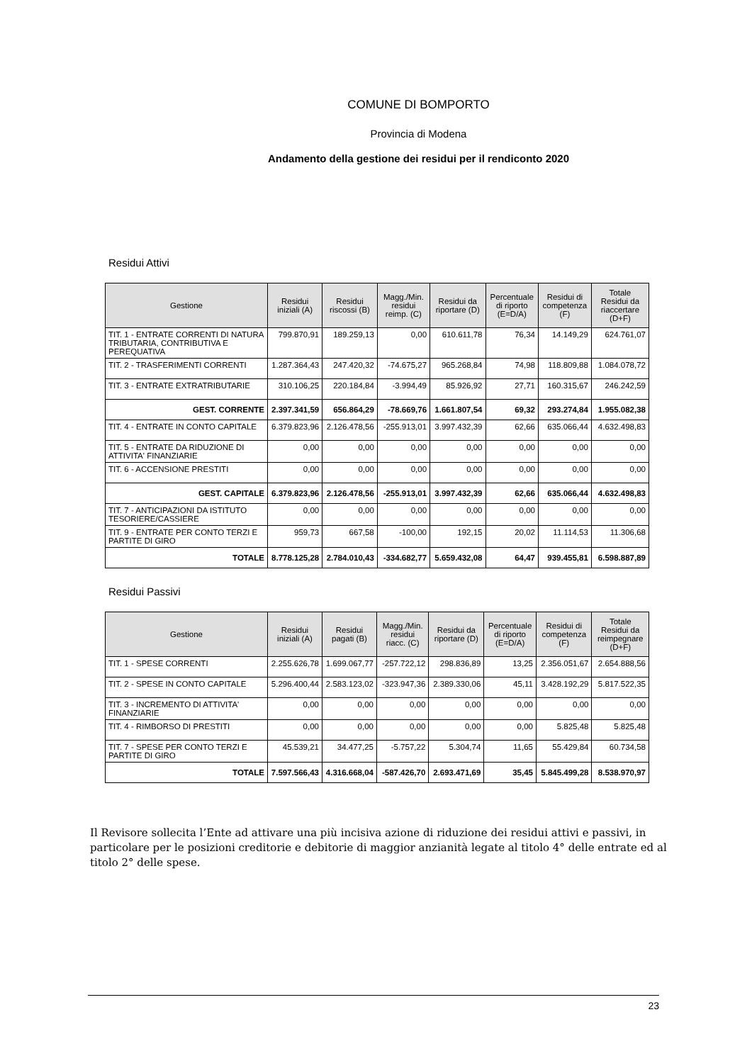COMUNE DI BOMPORTO
Provincia di Modena
Andamento della gestione dei residui per il rendiconto 2020
Residui Attivi
| Gestione | Residui iniziali (A) | Residui riscossi (B) | Magg./Min. residui reimp. (C) | Residui da riportare (D) | Percentuale di riporto (E=D/A) | Residui di competenza (F) | Totale Residui da riaccertare (D+F) |
| --- | --- | --- | --- | --- | --- | --- | --- |
| TIT. 1 - ENTRATE CORRENTI DI NATURA TRIBUTARIA, CONTRIBUTIVA E PEREQUATIVA | 799.870,91 | 189.259,13 | 0,00 | 610.611,78 | 76,34 | 14.149,29 | 624.761,07 |
| TIT. 2 - TRASFERIMENTI CORRENTI | 1.287.364,43 | 247.420,32 | -74.675,27 | 965.268,84 | 74,98 | 118.809,88 | 1.084.078,72 |
| TIT. 3 - ENTRATE EXTRATRIBUTARIE | 310.106,25 | 220.184,84 | -3.994,49 | 85.926,92 | 27,71 | 160.315,67 | 246.242,59 |
| GEST. CORRENTE | 2.397.341,59 | 656.864,29 | -78.669,76 | 1.661.807,54 | 69,32 | 293.274,84 | 1.955.082,38 |
| TIT. 4 - ENTRATE IN CONTO CAPITALE | 6.379.823,96 | 2.126.478,56 | -255.913,01 | 3.997.432,39 | 62,66 | 635.066,44 | 4.632.498,83 |
| TIT. 5 - ENTRATE DA RIDUZIONE DI ATTIVITA' FINANZIARIE | 0,00 | 0,00 | 0,00 | 0,00 | 0,00 | 0,00 | 0,00 |
| TIT. 6 - ACCENSIONE PRESTITI | 0,00 | 0,00 | 0,00 | 0,00 | 0,00 | 0,00 | 0,00 |
| GEST. CAPITALE | 6.379.823,96 | 2.126.478,56 | -255.913,01 | 3.997.432,39 | 62,66 | 635.066,44 | 4.632.498,83 |
| TIT. 7 - ANTICIPAZIONI DA ISTITUTO TESORIERE/CASSIERE | 0,00 | 0,00 | 0,00 | 0,00 | 0,00 | 0,00 | 0,00 |
| TIT. 9 - ENTRATE PER CONTO TERZI E PARTITE DI GIRO | 959,73 | 667,58 | -100,00 | 192,15 | 20,02 | 11.114,53 | 11.306,68 |
| TOTALE | 8.778.125,28 | 2.784.010,43 | -334.682,77 | 5.659.432,08 | 64,47 | 939.455,81 | 6.598.887,89 |
Residui Passivi
| Gestione | Residui iniziali (A) | Residui pagati (B) | Magg./Min. residui riacc. (C) | Residui da riportare (D) | Percentuale di riporto (E=D/A) | Residui di competenza (F) | Totale Residui da reimpegnare (D+F) |
| --- | --- | --- | --- | --- | --- | --- | --- |
| TIT. 1 - SPESE CORRENTI | 2.255.626,78 | 1.699.067,77 | -257.722,12 | 298.836,89 | 13,25 | 2.356.051,67 | 2.654.888,56 |
| TIT. 2 - SPESE IN CONTO CAPITALE | 5.296.400,44 | 2.583.123,02 | -323.947,36 | 2.389.330,06 | 45,11 | 3.428.192,29 | 5.817.522,35 |
| TIT. 3 - INCREMENTO DI ATTIVITA' FINANZIARIE | 0,00 | 0,00 | 0,00 | 0,00 | 0,00 | 0,00 | 0,00 |
| TIT. 4 - RIMBORSO DI PRESTITI | 0,00 | 0,00 | 0,00 | 0,00 | 0,00 | 5.825,48 | 5.825,48 |
| TIT. 7 - SPESE PER CONTO TERZI E PARTITE DI GIRO | 45.539,21 | 34.477,25 | -5.757,22 | 5.304,74 | 11,65 | 55.429,84 | 60.734,58 |
| TOTALE | 7.597.566,43 | 4.316.668,04 | -587.426,70 | 2.693.471,69 | 35,45 | 5.845.499,28 | 8.538.970,97 |
Il Revisore sollecita l’Ente ad attivare una più incisiva azione di riduzione dei residui attivi e passivi, in particolare per le posizioni creditorie e debitorie di maggior anzianità legate al titolo 4° delle entrate ed al titolo 2° delle spese.
23